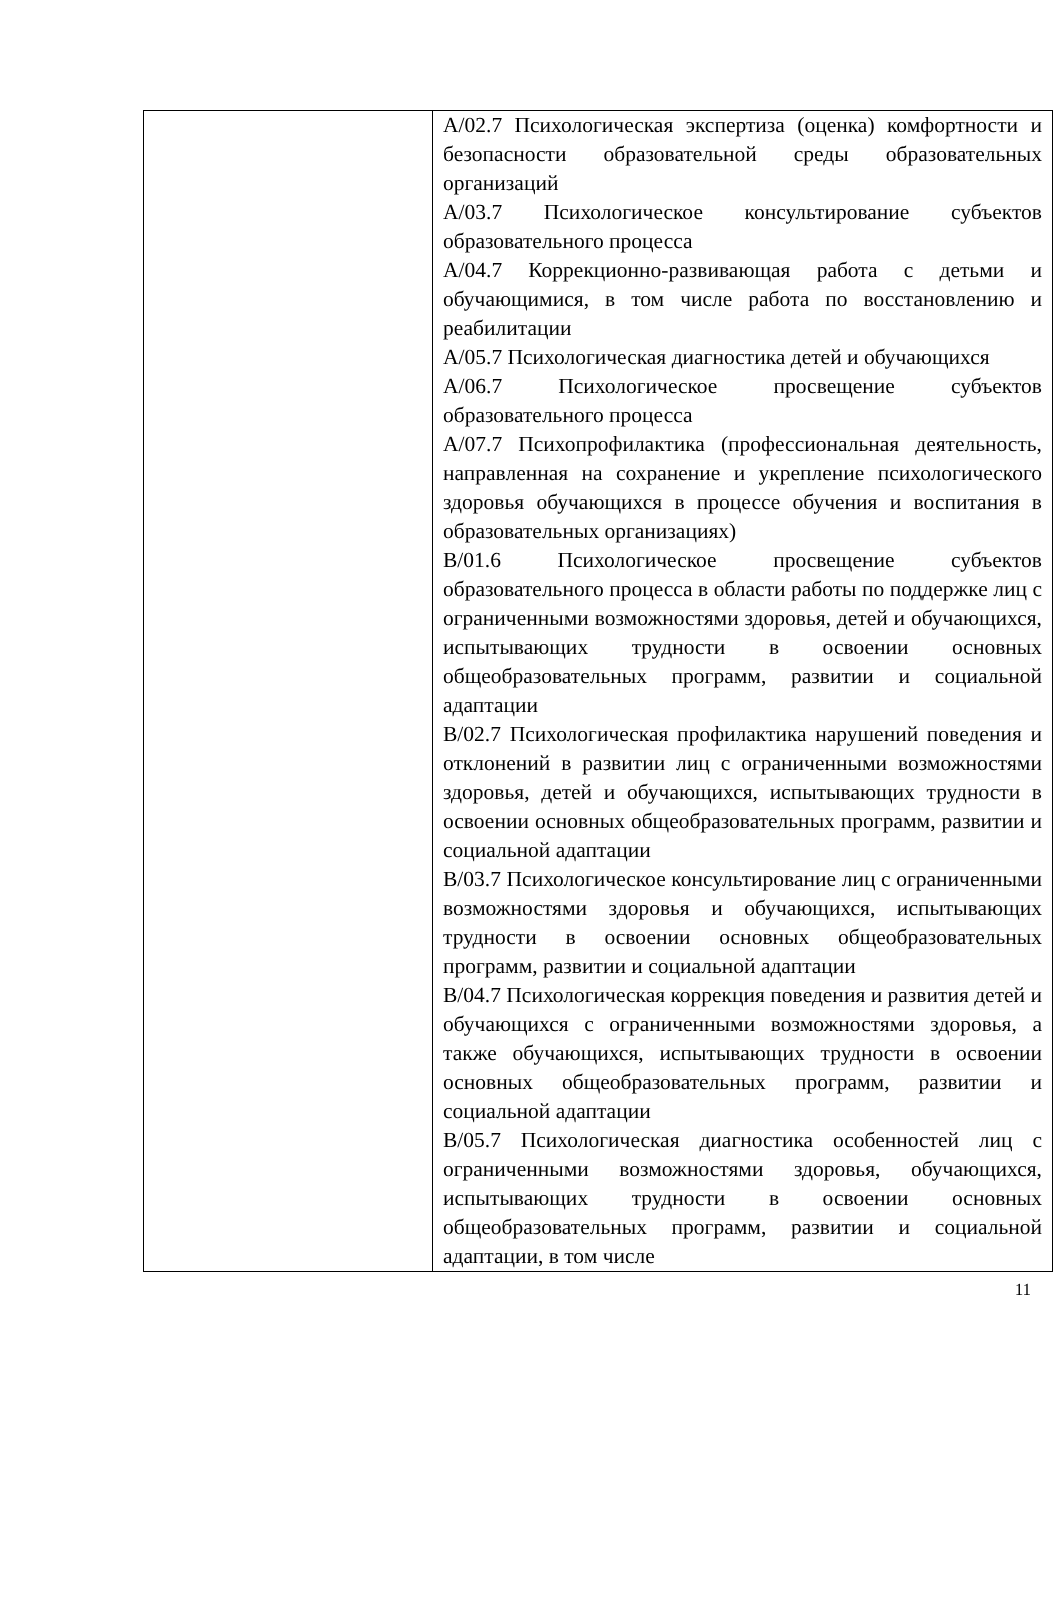| | А/02.7 Психологическая экспертиза (оценка) комфортности и безопасности образовательной среды образовательных организаций А/03.7 Психологическое консультирование субъектов образовательного процесса А/04.7 Коррекционно-развивающая работа с детьми и обучающимися, в том числе работа по восстановлению и реабилитации А/05.7 Психологическая диагностика детей и обучающихся А/06.7 Психологическое просвещение субъектов образовательного процесса А/07.7 Психопрофилактика (профессиональная деятельность, направленная на сохранение и укрепление психологического здоровья обучающихся в процессе обучения и воспитания в образовательных организациях) В/01.6 Психологическое просвещение субъектов образовательного процесса в области работы по поддержке лиц с ограниченными возможностями здоровья, детей и обучающихся, испытывающих трудности в освоении основных общеобразовательных программ, развитии и социальной адаптации В/02.7 Психологическая профилактика нарушений поведения и отклонений в развитии лиц с ограниченными возможностями здоровья, детей и обучающихся, испытывающих трудности в освоении основных общеобразовательных программ, развитии и социальной адаптации В/03.7 Психологическое консультирование лиц с ограниченными возможностями здоровья и обучающихся, испытывающих трудности в освоении основных общеобразовательных программ, развитии и социальной адаптации В/04.7 Психологическая коррекция поведения и развития детей и обучающихся с ограниченными возможностями здоровья, а также обучающихся, испытывающих трудности в освоении основных общеобразовательных программ, развитии и социальной адаптации В/05.7 Психологическая диагностика особенностей лиц с ограниченными возможностями здоровья, обучающихся, испытывающих трудности в освоении основных общеобразовательных программ, развитии и социальной адаптации, в том числе |
11